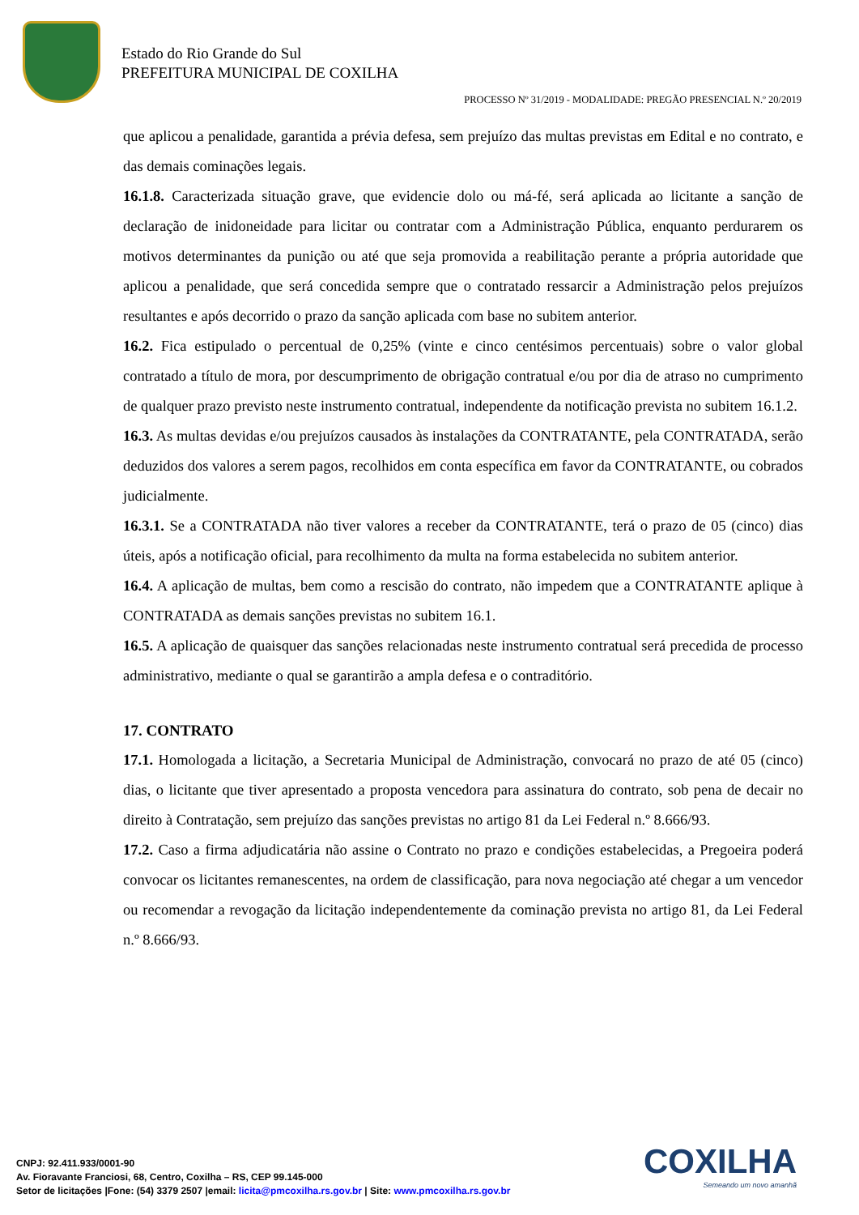Estado do Rio Grande do Sul
PREFEITURA MUNICIPAL DE COXILHA
PROCESSO Nº 31/2019 - MODALIDADE: PREGÃO PRESENCIAL N.º 20/2019
que aplicou a penalidade, garantida a prévia defesa, sem prejuízo das multas previstas em Edital e no contrato, e das demais cominações legais.
16.1.8. Caracterizada situação grave, que evidencie dolo ou má-fé, será aplicada ao licitante a sanção de declaração de inidoneidade para licitar ou contratar com a Administração Pública, enquanto perdurarem os motivos determinantes da punição ou até que seja promovida a reabilitação perante a própria autoridade que aplicou a penalidade, que será concedida sempre que o contratado ressarcir a Administração pelos prejuízos resultantes e após decorrido o prazo da sanção aplicada com base no subitem anterior.
16.2. Fica estipulado o percentual de 0,25% (vinte e cinco centésimos percentuais) sobre o valor global contratado a título de mora, por descumprimento de obrigação contratual e/ou por dia de atraso no cumprimento de qualquer prazo previsto neste instrumento contratual, independente da notificação prevista no subitem 16.1.2.
16.3. As multas devidas e/ou prejuízos causados às instalações da CONTRATANTE, pela CONTRATADA, serão deduzidos dos valores a serem pagos, recolhidos em conta específica em favor da CONTRATANTE, ou cobrados judicialmente.
16.3.1. Se a CONTRATADA não tiver valores a receber da CONTRATANTE, terá o prazo de 05 (cinco) dias úteis, após a notificação oficial, para recolhimento da multa na forma estabelecida no subitem anterior.
16.4. A aplicação de multas, bem como a rescisão do contrato, não impedem que a CONTRATANTE aplique à CONTRATADA as demais sanções previstas no subitem 16.1.
16.5. A aplicação de quaisquer das sanções relacionadas neste instrumento contratual será precedida de processo administrativo, mediante o qual se garantirão a ampla defesa e o contraditório.
17. CONTRATO
17.1. Homologada a licitação, a Secretaria Municipal de Administração, convocará no prazo de até 05 (cinco) dias, o licitante que tiver apresentado a proposta vencedora para assinatura do contrato, sob pena de decair no direito à Contratação, sem prejuízo das sanções previstas no artigo 81 da Lei Federal n.º 8.666/93.
17.2. Caso a firma adjudicatária não assine o Contrato no prazo e condições estabelecidas, a Pregoeira poderá convocar os licitantes remanescentes, na ordem de classificação, para nova negociação até chegar a um vencedor ou recomendar a revogação da licitação independentemente da cominação prevista no artigo 81, da Lei Federal n.º 8.666/93.
COXILHA
Semeando um novo amanhã
CNPJ: 92.411.933/0001-90
Av. Fioravante Franciosi, 68, Centro, Coxilha – RS, CEP 99.145-000
Setor de licitações |Fone: (54) 3379 2507 |email: licita@pmcoxilha.rs.gov.br | Site: www.pmcoxilha.rs.gov.br